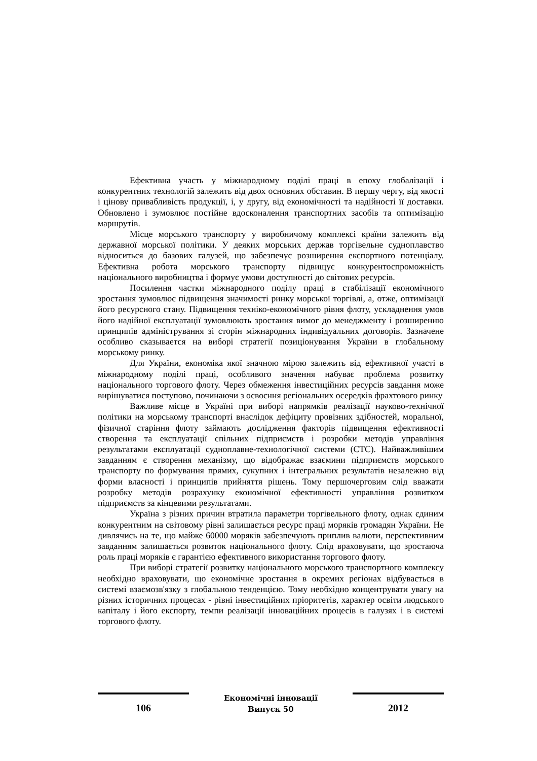Ефективна участь у міжнародному поділі праці в епоху глобалізації і конкурентних технологій залежить від двох основних обставин. В першу чергу, від якості і цінову привабливість продукції, і, у другу, від економічності та надійності її доставки. Обновлено і зумовлює постійне вдосконалення транспортних засобів та оптимізацію маршрутів.
Місце морського транспорту у виробничому комплексі країни залежить від державної морської політики. У деяких морських держав торгівельне судноплавство відноситься до базових галузей, що забезпечує розширення експортного потенціалу. Ефективна робота морського транспорту підвищує конкурентоспроможність національного виробництва і формує умови доступності до світових ресурсів.
Посилення частки міжнародного поділу праці в стабілізації економічного зростання зумовлює підвищення значимості ринку морської торгівлі, а, отже, оптимізації його ресурсного стану. Підвищення техніко-економічного рівня флоту, ускладнення умов його надійної експлуатації зумовлюють зростання вимог до менеджменту і розширенню принципів адміністрування зі сторін міжнародних індивідуальних договорів. Зазначене особливо сказывается на виборі стратегії позиціонування України в глобальному морському ринку.
Для України, економіка якої значною мірою залежить від ефективної участі в міжнародному поділі праці, особливого значення набуває проблема розвитку національного торгового флоту. Через обмеження інвестиційних ресурсів завдання може вирішуватися поступово, починаючи з освоєння регіональних осередків фрахтового ринку
Важливе місце в Україні при виборі напрямків реалізації науково-технічної політики на морському транспорті внаслідок дефіциту провізних здібностей, моральної, фізичної старіння флоту займають дослідження факторів підвищення ефективності створення та експлуатації спільних підприємств і розробки методів управління результатами експлуатації судноплавне-технологічної системи (СТС). Найважливішим завданням є створення механізму, що відображає взаємини підприємств морського транспорту по формування прямих, сукупних і інтегральних результатів незалежно від форми власності і принципів прийняття рішень. Тому першочерговим слід вважати розробку методів розрахунку економічної ефективності управління розвитком підприємств за кінцевими результатами.
Україна з різних причин втратила параметри торгівельного флоту, однак єдиним конкурентним на світовому рівні залишається ресурс праці моряків громадян України. Не дивлячись на те, що майже 60000 моряків забезпечують приплив валюти, перспективним завданням залишається розвиток національного флоту. Слід враховувати, що зростаюча роль праці моряків є гарантією ефективного використання торгового флоту.
При виборі стратегії розвитку національного морського транспортного комплексу необхідно враховувати, що економічне зростання в окремих регіонах відбувається в системі взаємозв'язку з глобальною тенденцією. Тому необхідно концентрувати увагу на різних історичних процесах - рівні інвестиційних пріоритетів, характер освіти людського капіталу і його експорту, темпи реалізації інноваційних процесів в галузях і в системі торгового флоту.
106
Економічні інновації
Випуск 50
2012